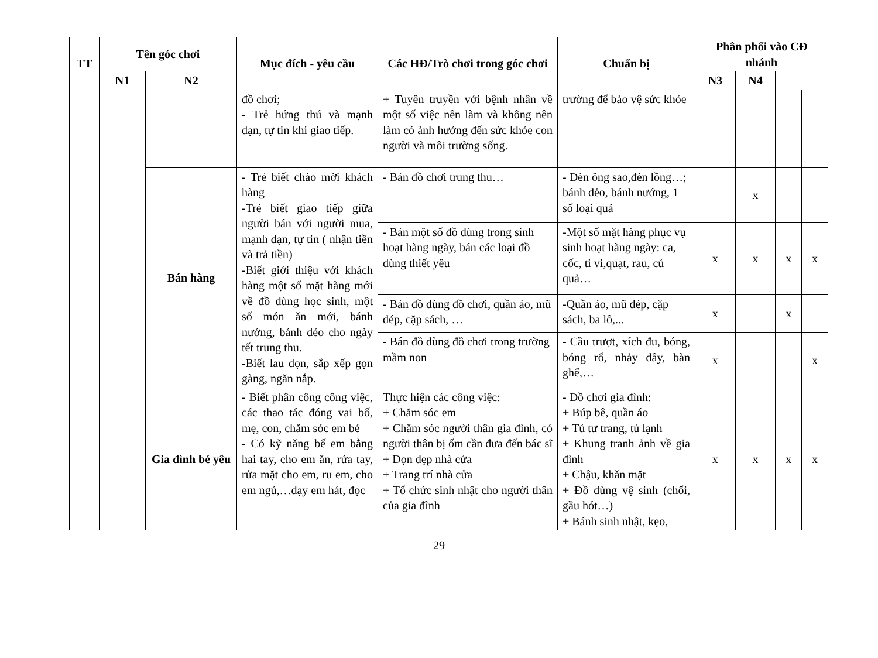| TT | Tên góc chơi | | Mục đích - yêu cầu | Các HĐ/Trò chơi trong góc chơi | Chuẩn bị | Phân phối vào CĐ nhánh | | | |
| --- | --- | --- | --- | --- | --- | --- | --- | --- | --- |
| | | N1 | | | | N2 | N3 | N4 | |
| | | | đồ chơi; - Trẻ hứng thú và mạnh dạn, tự tin khi giao tiếp. | + Tuyên truyền với bệnh nhân về một số việc nên làm và không nên làm có ảnh hưởng đến sức khỏe con người và môi trường sống. | trường để bảo vệ sức khỏe | | | | |
| | | Bán hàng | - Trẻ biết chào mời khách hàng -Trẻ biết giao tiếp giữa người bán với người mua, mạnh dạn, tự tin ( nhận tiền và trả tiền) -Biết giới thiệu với khách hàng một số mặt hàng mới về đồ dùng học sinh, một số món ăn mới, bánh nướng, bánh dẻo cho ngày tết trung thu. -Biết lau dọn, sắp xếp gọn gàng, ngăn nắp. | - Bán đồ chơi trung thu… | - Đèn ông sao,đèn lồng…; bánh dẻo, bánh nướng, 1 số loại quả | | x | | |
| | | | | - Bán một số đồ dùng trong sinh hoạt hàng ngày, bán các loại đồ dùng thiết yêu | -Một số mặt hàng phục vụ sinh hoạt hàng ngày: ca, cốc, ti vi,quạt, rau, củ quả… | x | x | x | x |
| | | | | - Bán đồ dùng đồ chơi, quần áo, mũ dép, cặp sách, … | -Quần áo, mũ dép, cặp sách, ba lô,... | x | | x | |
| | | | | - Bán đồ dùng đồ chơi trong trường mầm non | - Cầu trượt, xích đu, bóng, bóng rổ, nhảy dây, bàn ghế,… | x | | | x |
| | | Gia đình bé yêu | - Biết phân công công việc, các thao tác đóng vai bố, mẹ, con, chăm sóc em bé - Có kỹ năng bế em bằng hai tay, cho em ăn, rửa tay, rửa mặt cho em, ru em, cho em ngủ,…dạy em hát, đọc | Thực hiện các công việc: + Chăm sóc em + Chăm sóc người thân gia đình, có người thân bị ốm cần đưa đến bác sĩ + Dọn dẹp nhà cửa + Trang trí nhà cửa + Tổ chức sinh nhật cho người thân của gia đình | - Đồ chơi gia đình: + Búp bê, quần áo + Tủ tư trang, tủ lạnh + Khung tranh ảnh về gia đình + Chậu, khăn mặt + Đồ dùng vệ sinh (chổi, gầu hót…) + Bánh sinh nhật, kẹo, | x | x | x | x |
29